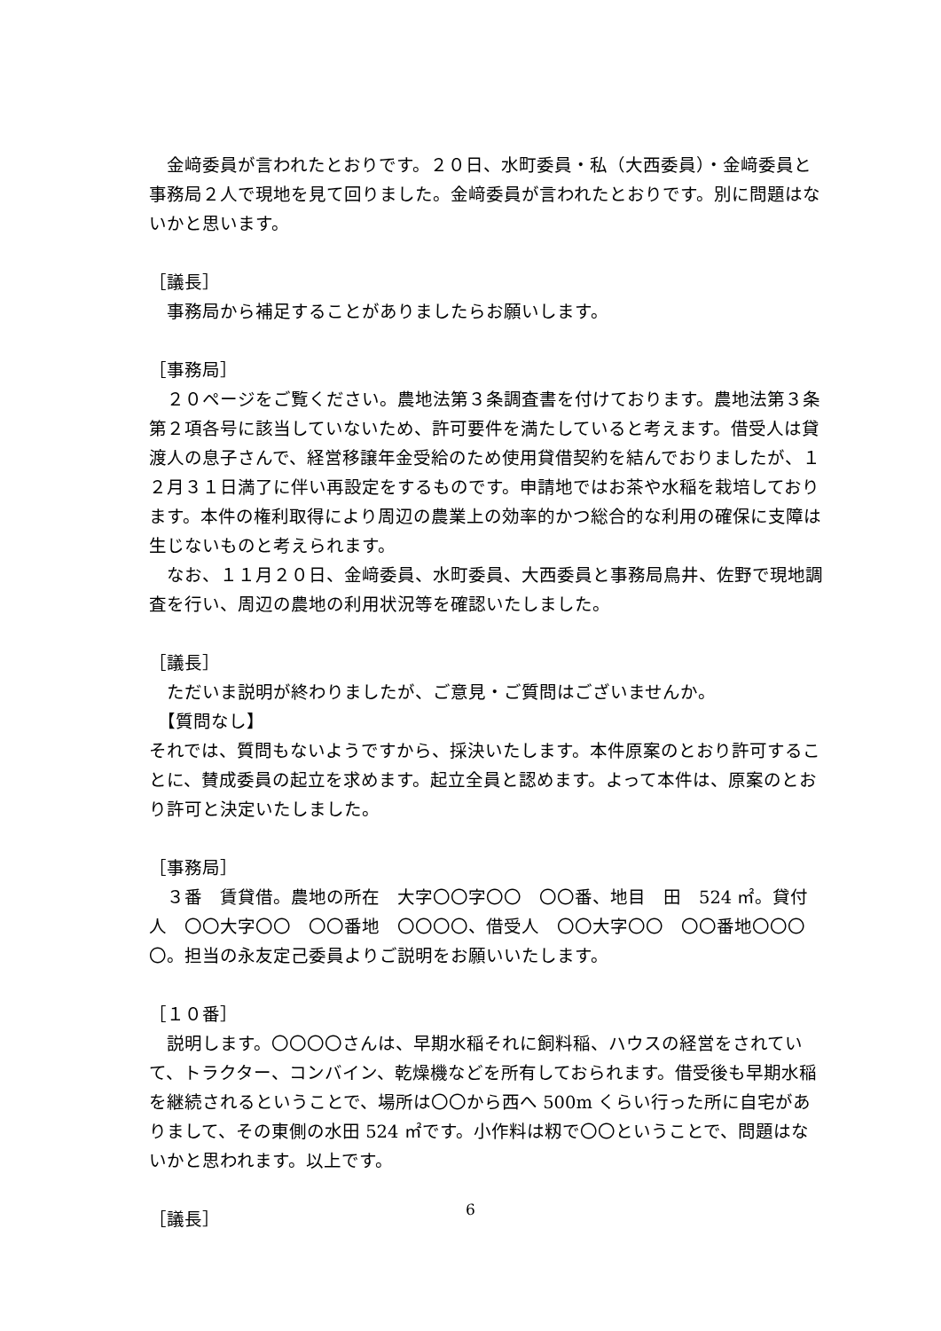金﨑委員が言われたとおりです。２０日、水町委員・私（大西委員）・金﨑委員と事務局２人で現地を見て回りました。金﨑委員が言われたとおりです。別に問題はないかと思います。
［議長］
　事務局から補足することがありましたらお願いします。
［事務局］
　２０ページをご覧ください。農地法第３条調査書を付けております。農地法第３条第２項各号に該当していないため、許可要件を満たしていると考えます。借受人は貸渡人の息子さんで、経営移譲年金受給のため使用貸借契約を結んでおりましたが、１２月３１日満了に伴い再設定をするものです。申請地ではお茶や水稲を栽培しております。本件の権利取得により周辺の農業上の効率的かつ総合的な利用の確保に支障は生じないものと考えられます。
　なお、１１月２０日、金﨑委員、水町委員、大西委員と事務局鳥井、佐野で現地調査を行い、周辺の農地の利用状況等を確認いたしました。
［議長］
　ただいま説明が終わりましたが、ご意見・ご質問はございませんか。
　【質問なし】
それでは、質問もないようですから、採決いたします。本件原案のとおり許可することに、賛成委員の起立を求めます。起立全員と認めます。よって本件は、原案のとおり許可と決定いたしました。
［事務局］
　３番　賃貸借。農地の所在　大字〇〇字〇〇　〇〇番、地目　田　524 ㎡。貸付人　〇〇大字〇〇　〇〇番地　〇〇〇〇、借受人　〇〇大字〇〇　〇〇番地〇〇〇〇。担当の永友定己委員よりご説明をお願いいたします。
［１０番］
　説明します。〇〇〇〇さんは、早期水稲それに飼料稲、ハウスの経営をされていて、トラクター、コンバイン、乾燥機などを所有しておられます。借受後も早期水稲を継続されるということで、場所は〇〇から西へ 500m くらい行った所に自宅がありまして、その東側の水田 524 ㎡です。小作料は籾で〇〇ということで、問題はないかと思われます。以上です。
［議長］
6